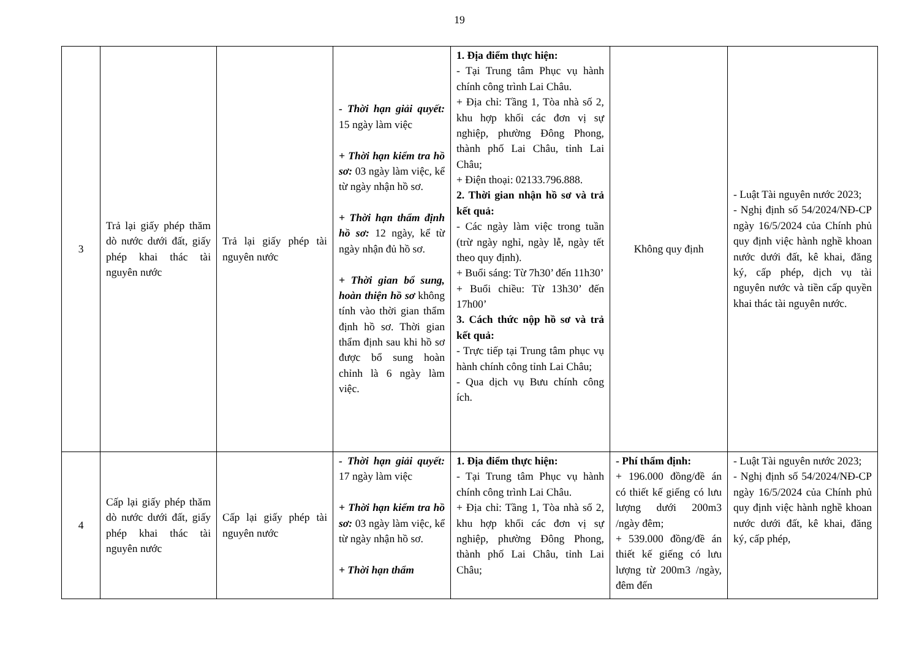19
| 3 | Trả lại giấy phép thăm dò nước dưới đất, giấy phép khai thác tài nguyên nước | Trả lại giấy phép tài nguyên nước | - Thời hạn giải quyết: 15 ngày làm việc + Thời hạn kiểm tra hồ sơ: 03 ngày làm việc, kể từ ngày nhận hồ sơ. + Thời hạn thẩm định hồ sơ: 12 ngày, kể từ ngày nhận đủ hồ sơ. + Thời gian bổ sung, hoàn thiện hồ sơ không tính vào thời gian thẩm định hồ sơ. Thời gian thẩm định sau khi hồ sơ được bổ sung hoàn chỉnh là 6 ngày làm việc. | 1. Địa điểm thực hiện: - Tại Trung tâm Phục vụ hành chính công trình Lai Châu. + Địa chỉ: Tầng 1, Tòa nhà số 2, khu hợp khối các đơn vị sự nghiệp, phường Đông Phong, thành phố Lai Châu, tỉnh Lai Châu; + Điện thoại: 02133.796.888. 2. Thời gian nhận hồ sơ và trả kết quả: - Các ngày làm việc trong tuần (trừ ngày nghỉ, ngày lễ, ngày tết theo quy định). + Buổi sáng: Từ 7h30’ đến 11h30’ + Buổi chiều: Từ 13h30’ đến 17h00’ 3. Cách thức nộp hồ sơ và trả kết quả: - Trực tiếp tại Trung tâm phục vụ hành chính công tỉnh Lai Châu; - Qua dịch vụ Bưu chính công ích. | Không quy định | - Luật Tài nguyên nước 2023; - Nghị định số 54/2024/NĐ-CP ngày 16/5/2024 của Chính phủ quy định việc hành nghề khoan nước dưới đất, kê khai, đăng ký, cấp phép, dịch vụ tài nguyên nước và tiền cấp quyền khai thác tài nguyên nước. |
| 4 | Cấp lại giấy phép thăm dò nước dưới đất, giấy phép khai thác tài nguyên nước | Cấp lại giấy phép tài nguyên nước | - Thời hạn giải quyết: 17 ngày làm việc + Thời hạn kiểm tra hồ sơ: 03 ngày làm việc, kể từ ngày nhận hồ sơ. + Thời hạn thẩm | 1. Địa điểm thực hiện: - Tại Trung tâm Phục vụ hành chính công trình Lai Châu. + Địa chỉ: Tầng 1, Tòa nhà số 2, khu hợp khối các đơn vị sự nghiệp, phường Đông Phong, thành phố Lai Châu, tỉnh Lai Châu; | - Phí thẩm định: + 196.000 đồng/đề án có thiết kế giếng có lưu lượng dưới 200m3 /ngày đêm; + 539.000 đồng/đề án thiết kế giếng có lưu lượng từ 200m3 /ngày, đêm đến | - Luật Tài nguyên nước 2023; - Nghị định số 54/2024/NĐ-CP ngày 16/5/2024 của Chính phủ quy định việc hành nghề khoan nước dưới đất, kê khai, đăng ký, cấp phép, |